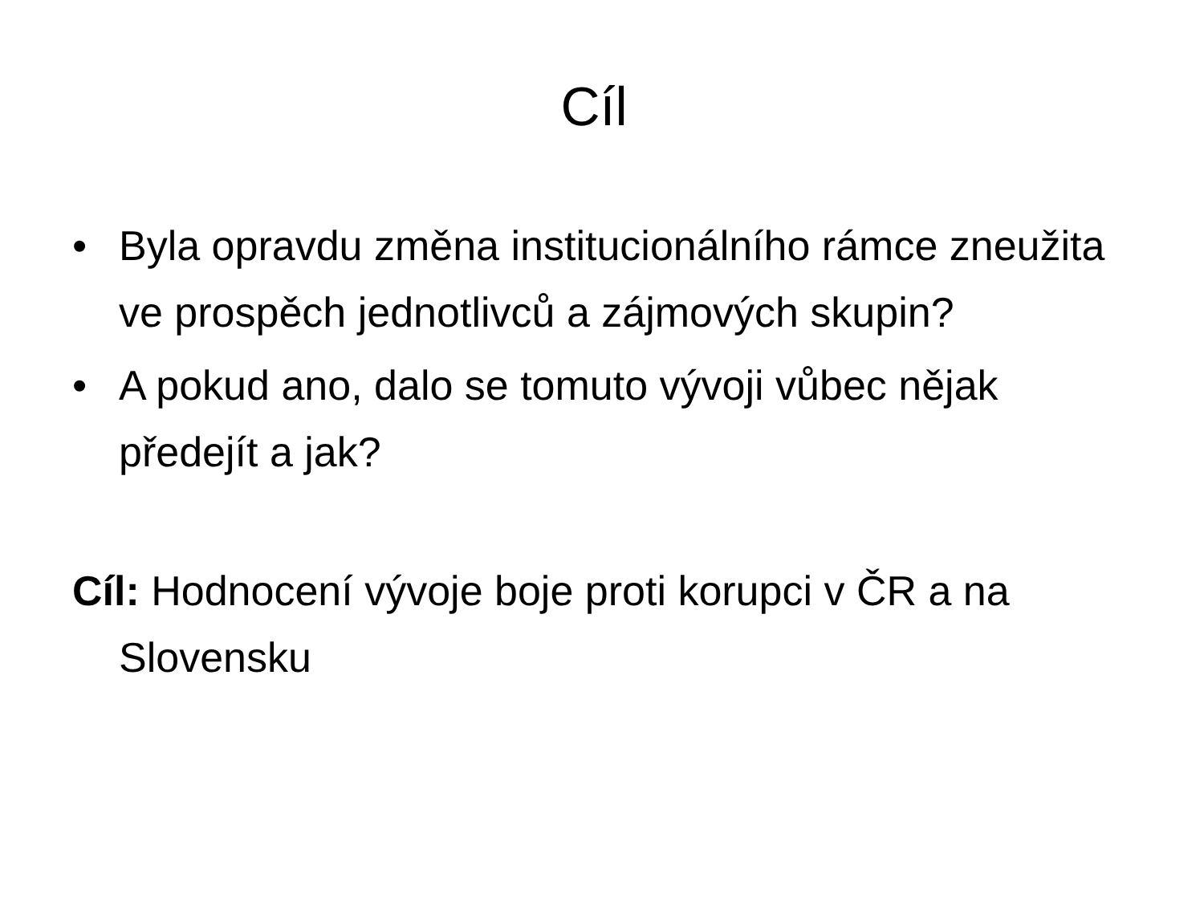Cíl
• Byla opravdu změna institucionálního rámce zneužita ve prospěch jednotlivců a zájmových skupin?
• A pokud ano, dalo se tomuto vývoji vůbec nějak předejít a jak?
Cíl: Hodnocení vývoje boje proti korupci v ČR a na Slovensku